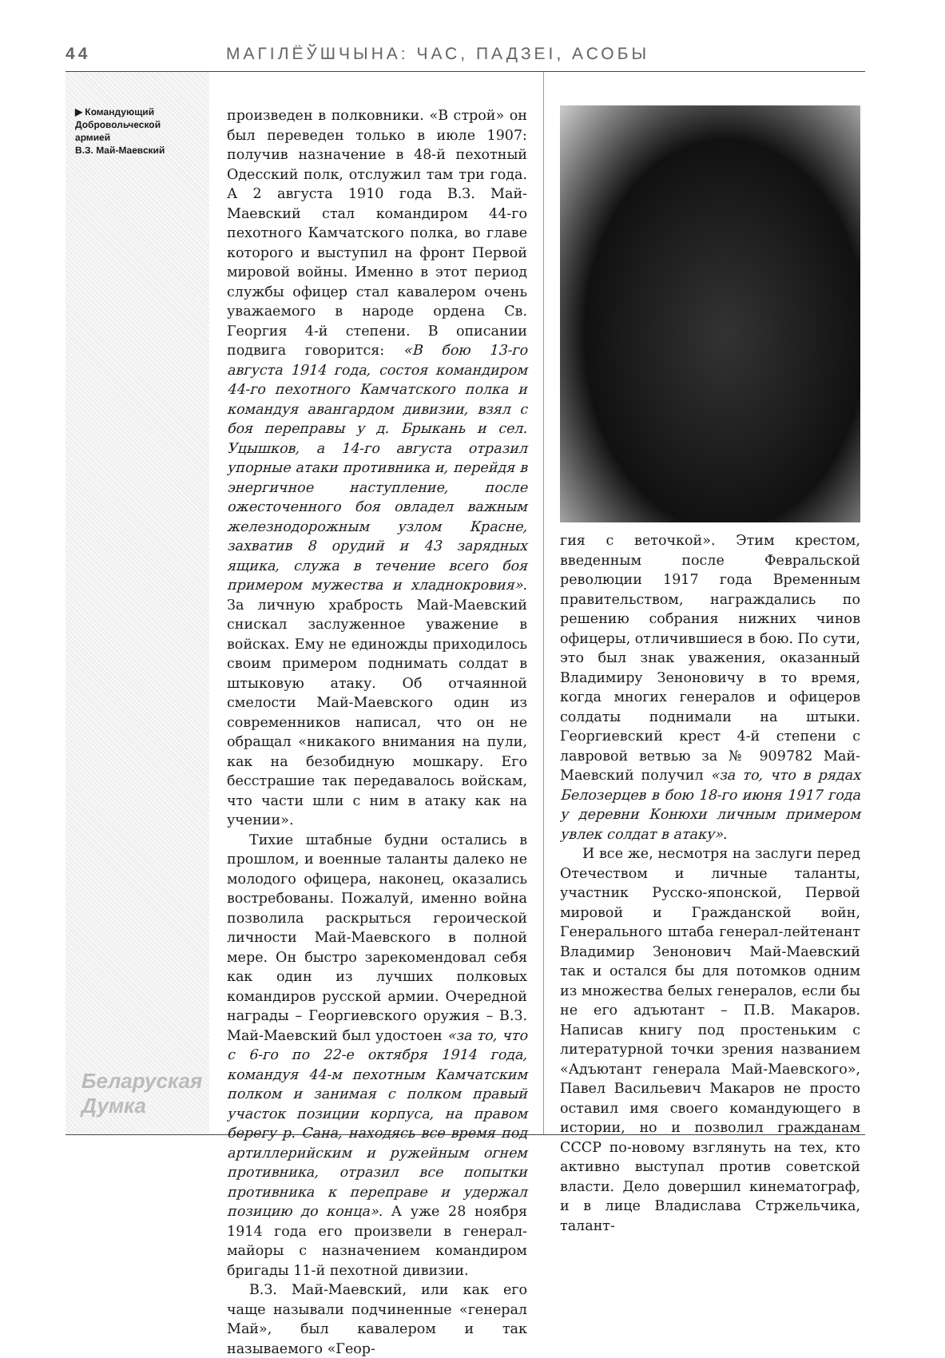44 МАГІЛЁЎШЧЫНА: ЧАС, ПАДЗЕІ, АСОБЫ
▶ Командующий
Добровольческой
армией
В.З. Май-Маевский
Беларуская Думка
произведен в полковники. «В строй» он был переведен только в июле 1907: получив назначение в 48-й пехотный Одесский полк, отслужил там три года. А 2 августа 1910 года В.З. Май-Маевский стал командиром 44-го пехотного Камчатского полка, во главе которого и выступил на фронт Первой мировой войны. Именно в этот период службы офицер стал кавалером очень уважаемого в народе ордена Св. Георгия 4-й степени. В описании подвига говорится: «В бою 13-го августа 1914 года, состоя командиром 44-го пехотного Камчатского полка и командуя авангардом дивизии, взял с боя переправы у д. Брыкань и сел. Уцышков, а 14-го августа отразил упорные атаки противника и, перейдя в энергичное наступление, после ожесточенного боя овладел важным железнодорожным узлом Красне, захватив 8 орудий и 43 зарядных ящика, служа в течение всего боя примером мужества и хладнокровия». За личную храбрость Май-Маевский снискал заслуженное уважение в войсках. Ему не единожды приходилось своим примером поднимать солдат в штыковую атаку. Об отчаянной смелости Май-Маевского один из современников написал, что он не обращал «никакого внимания на пули, как на безобидную мошкару. Его бесстрашие так передавалось войскам, что части шли с ним в атаку как на учении».
Тихие штабные будни остались в прошлом, и военные таланты далеко не молодого офицера, наконец, оказались востребованы. Пожалуй, именно война позволила раскрыться героической личности Май-Маевского в полной мере. Он быстро зарекомендовал себя как один из лучших полковых командиров русской армии. Очередной награды – Георгиевского оружия – В.З. Май-Маевский был удостоен «за то, что с 6-го по 22-е октября 1914 года, командуя 44-м пехотным Камчатским полком и занимая с полком правый участок позиции корпуса, на правом берегу р. Сана, находясь все время под артиллерийским и ружейным огнем противника, отразил все попытки противника к переправе и удержал позицию до конца». А уже 28 ноября 1914 года его произвели в генерал-майоры с назначением командиром бригады 11-й пехотной дивизии.
В.З. Май-Маевский, или как его чаще называли подчиненные «генерал Май», был кавалером и так называемого «Геор-
гия с веточкой». Этим крестом, введенным после Февральской революции 1917 года Временным правительством, награждались по решению собрания нижних чинов офицеры, отличившиеся в бою. По сути, это был знак уважения, оказанный Владимиру Зеноновичу в то время, когда многих генералов и офицеров солдаты поднимали на штыки. Георгиевский крест 4-й степени с лавровой ветвью за № 909782 Май-Маевский получил «за то, что в рядах Белозерцев в бою 18-го июня 1917 года у деревни Конюхи личным примером увлек солдат в атаку».
И все же, несмотря на заслуги перед Отечеством и личные таланты, участник Русско-японской, Первой мировой и Гражданской войн, Генерального штаба генерал-лейтенант Владимир Зенонович Май-Маевский так и остался бы для потомков одним из множества белых генералов, если бы не его адъютант – П.В. Макаров. Написав книгу под простеньким с литературной точки зрения названием «Адъютант генерала Май-Маевского», Павел Васильевич Макаров не просто оставил имя своего командующего в истории, но и позволил гражданам СССР по-новому взглянуть на тех, кто активно выступал против советской власти. Дело довершил кинематограф, и в лице Владислава Стржельчика, талант-